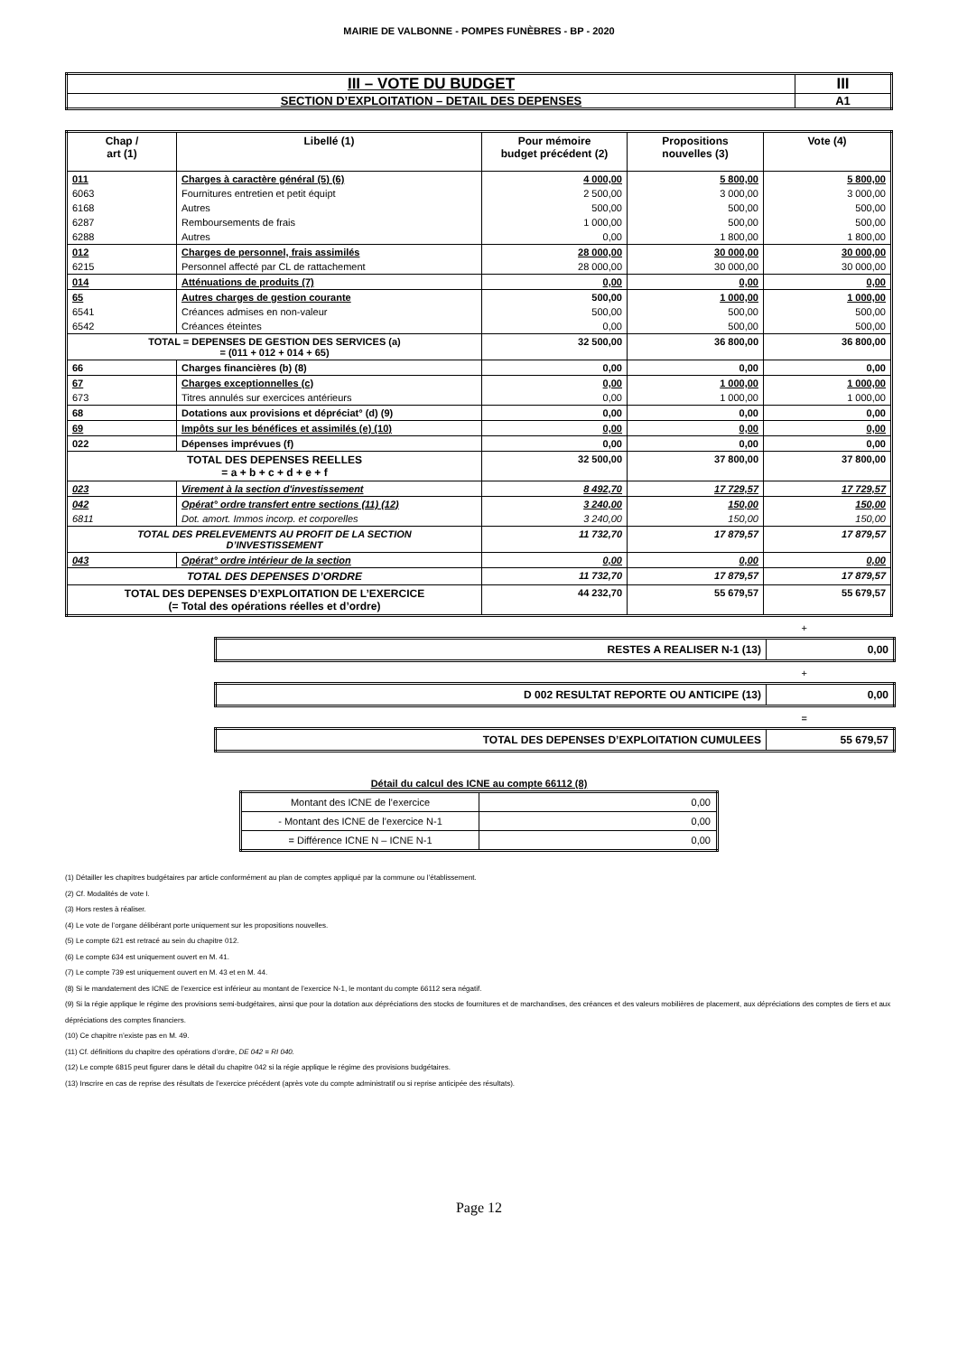MAIRIE DE VALBONNE - POMPES FUNÈBRES - BP - 2020
| III – VOTE DU BUDGET | III |
| SECTION D’EXPLOITATION – DETAIL DES DEPENSES | A1 |
| Chap / art (1) | Libellé (1) | Pour mémoire budget précédent (2) | Propositions nouvelles (3) | Vote (4) |
| --- | --- | --- | --- | --- |
| 011 | Charges à caractère général (5) (6) | 4 000,00 | 5 800,00 | 5 800,00 |
| 6063 | Fournitures entretien et petit équipt | 2 500,00 | 3 000,00 | 3 000,00 |
| 6168 | Autres | 500,00 | 500,00 | 500,00 |
| 6287 | Remboursements de frais | 1 000,00 | 500,00 | 500,00 |
| 6288 | Autres | 0,00 | 1 800,00 | 1 800,00 |
| 012 | Charges de personnel, frais assimilés | 28 000,00 | 30 000,00 | 30 000,00 |
| 6215 | Personnel affecté par CL de rattachement | 28 000,00 | 30 000,00 | 30 000,00 |
| 014 | Atténuations de produits (7) | 0,00 | 0,00 | 0,00 |
| 65 | Autres charges de gestion courante | 500,00 | 1 000,00 | 1 000,00 |
| 6541 | Créances admises en non-valeur | 500,00 | 500,00 | 500,00 |
| 6542 | Créances éteintes | 0,00 | 500,00 | 500,00 |
| TOTAL = DEPENSES DE GESTION DES SERVICES (a) = (011 + 012 + 014 + 65) | | 32 500,00 | 36 800,00 | 36 800,00 |
| 66 | Charges financières (b) (8) | 0,00 | 0,00 | 0,00 |
| 67 | Charges exceptionnelles (c) | 0,00 | 1 000,00 | 1 000,00 |
| 673 | Titres annulés sur exercices antérieurs | 0,00 | 1 000,00 | 1 000,00 |
| 68 | Dotations aux provisions et dépréciat° (d) (9) | 0,00 | 0,00 | 0,00 |
| 69 | Impôts sur les bénéfices et assimilés (e) (10) | 0,00 | 0,00 | 0,00 |
| 022 | Dépenses imprévues (f) | 0,00 | 0,00 | 0,00 |
| TOTAL DES DEPENSES REELLES = a + b + c + d + e + f | | 32 500,00 | 37 800,00 | 37 800,00 |
| 023 | Virement à la section d'investissement | 8 492,70 | 17 729,57 | 17 729,57 |
| 042 | Opérat° ordre transfert entre sections (11) (12) | 3 240,00 | 150,00 | 150,00 |
| 6811 | Dot. amort. Immos incorp. et corporelles | 3 240,00 | 150,00 | 150,00 |
| TOTAL DES PRELEVEMENTS AU PROFIT DE LA SECTION D’INVESTISSEMENT | | 11 732,70 | 17 879,57 | 17 879,57 |
| 043 | Opérat° ordre intérieur de la section | 0,00 | 0,00 | 0,00 |
| TOTAL DES DEPENSES D’ORDRE | | 11 732,70 | 17 879,57 | 17 879,57 |
| TOTAL DES DEPENSES D’EXPLOITATION DE L’EXERCICE (= Total des opérations réelles et d’ordre) | | 44 232,70 | 55 679,57 | 55 679,57 |
+
| RESTES A REALISER N-1 (13) | 0,00 |
+
| D 002 RESULTAT REPORTE OU ANTICIPE (13) | 0,00 |
=
| TOTAL DES DEPENSES D’EXPLOITATION CUMULEES | 55 679,57 |
Détail du calcul des ICNE au compte 66112 (8)
| Montant des ICNE de l’exercice | 0,00 |
| - Montant des ICNE de l’exercice N-1 | 0,00 |
| = Différence ICNE N – ICNE N-1 | 0,00 |
(1) Détailler les chapitres budgétaires par article conformément au plan de comptes appliqué par la commune ou l’établissement.
(2) Cf. Modalités de vote I.
(3) Hors restes à réaliser.
(4) Le vote de l’organe délibérant porte uniquement sur les propositions nouvelles.
(5) Le compte 621 est retracé au sein du chapitre 012.
(6) Le compte 634 est uniquement ouvert en M. 41.
(7) Le compte 739 est uniquement ouvert en M. 43 et en M. 44.
(8) Si le mandatement des ICNE de l’exercice est inférieur au montant de l’exercice N-1, le montant du compte 66112 sera négatif.
(9) Si la régie applique le régime des provisions semi-budgétaires, ainsi que pour la dotation aux dépréciations des stocks de fournitures et de marchandises, des créances et des valeurs mobilières de placement, aux dépréciations des comptes de tiers et aux dépréciations des comptes financiers.
(10) Ce chapitre n’existe pas en M. 49.
(11) Cf. définitions du chapitre des opérations d’ordre, DE 042 = RI 040.
(12) Le compte 6815 peut figurer dans le détail du chapitre 042 si la régie applique le régime des provisions budgétaires.
(13) Inscrire en cas de reprise des résultats de l’exercice précédent (après vote du compte administratif ou si reprise anticipée des résultats).
Page 12